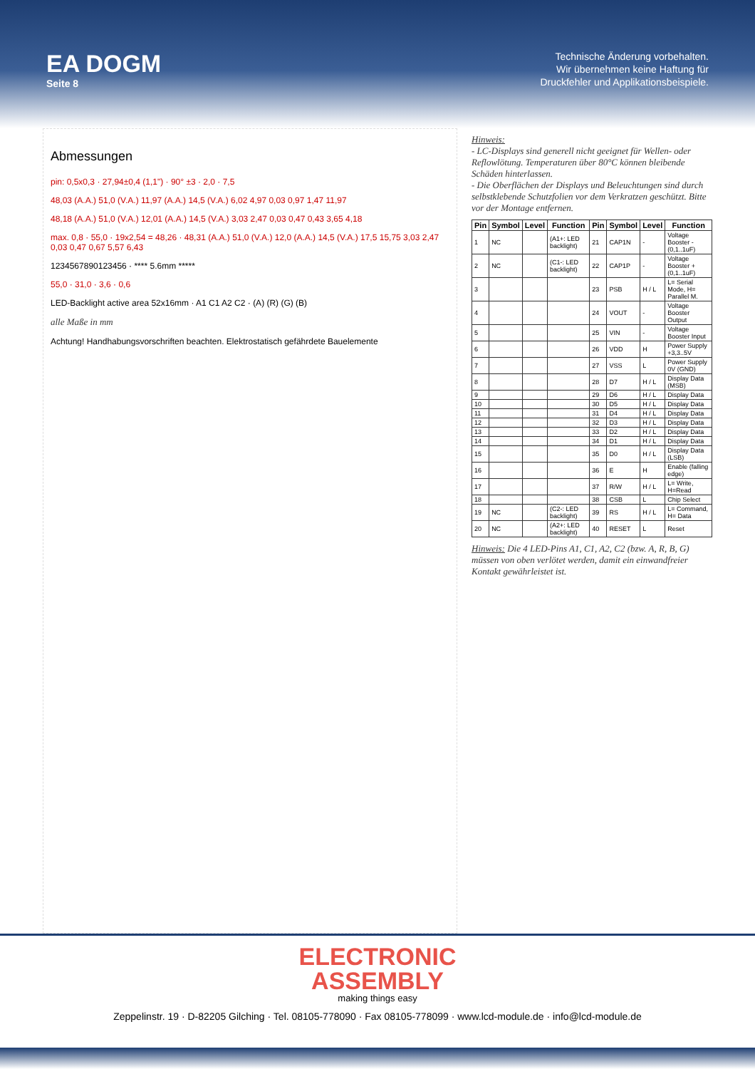EA DOGM
Seite 8
Technische Änderung vorbehalten.
Wir übernehmen keine Haftung für
Druckfehler und Applikationsbeispiele.
Abmessungen
pin: 0,5x0,3 · 27,94±0,4 (1,1") · 90° ±3 · 2,0 · 7,5
48,03 (A.A.) 51,0 (V.A.) 11,97 (A.A.) 14,5 (V.A.) 6,02 4,97 0,03 0,97 1,47 11,97
48,18 (A.A.) 51,0 (V.A.) 12,01 (A.A.) 14,5 (V.A.) 3,03 2,47 0,03 0,47 0,43 3,65 4,18
max. 0,8 · 55,0 · 19x2,54 = 48,26 · 48,31 (A.A.) 51,0 (V.A.) 12,0 (A.A.) 14,5 (V.A.) 17,5 15,75 3,03 2,47 0,03 0,47 0,67 5,57 6,43
1234567890123456 · **** 5.6mm *****
55,0 · 31,0 · 3,6 · 0,6
LED-Backlight active area 52x16mm · A1 C1 A2 C2 · (A) (R) (G) (B)
alle Maße in mm
Achtung! Handhabungsvorschriften beachten. Elektrostatisch gefährdete Bauelemente
Hinweis:
- LC-Displays sind generell nicht geeignet für Wellen- oder Reflowlötung. Temperaturen über 80°C können bleibende Schäden hinterlassen.
- Die Oberflächen der Displays und Beleuchtungen sind durch selbstklebende Schutzfolien vor dem Verkratzen geschützt. Bitte vor der Montage entfernen.
| Pin | Symbol | Level | Function | Pin | Symbol | Level | Function |
| --- | --- | --- | --- | --- | --- | --- | --- |
| 1 | NC | | (A1+: LED backlight) | 21 | CAP1N | - | Voltage Booster - (0,1..1uF) |
| 2 | NC | | (C1-: LED backlight) | 22 | CAP1P | - | Voltage Booster + (0,1..1uF) |
| 3 | | | | 23 | PSB | H / L | L= Serial Mode, H= Parallel M. |
| 4 | | | | 24 | VOUT | - | Voltage Booster Output |
| 5 | | | | 25 | VIN | - | Voltage Booster Input |
| 6 | | | | 26 | VDD | H | Power Supply +3,3..5V |
| 7 | | | | 27 | VSS | L | Power Supply 0V (GND) |
| 8 | | | | 28 | D7 | H / L | Display Data (MSB) |
| 9 | | | | 29 | D6 | H / L | Display Data |
| 10 | | | | 30 | D5 | H / L | Display Data |
| 11 | | | | 31 | D4 | H / L | Display Data |
| 12 | | | | 32 | D3 | H / L | Display Data |
| 13 | | | | 33 | D2 | H / L | Display Data |
| 14 | | | | 34 | D1 | H / L | Display Data |
| 15 | | | | 35 | D0 | H / L | Display Data (LSB) |
| 16 | | | | 36 | E | H | Enable (falling edge) |
| 17 | | | | 37 | R/W | H / L | L= Write, H=Read |
| 18 | | | | 38 | CSB | L | Chip Select |
| 19 | NC | | (C2-: LED backlight) | 39 | RS | H / L | L= Command, H= Data |
| 20 | NC | | (A2+: LED backlight) | 40 | RESET | L | Reset |
Hinweis: Die 4 LED-Pins A1, C1, A2, C2 (bzw. A, R, B, G) müssen von oben verlötet werden, damit ein einwandfreier Kontakt gewährleistet ist.
ELECTRONIC
ASSEMBLY
making things easy
Zeppelinstr. 19 · D-82205 Gilching · Tel. 08105-778090 · Fax 08105-778099 · www.lcd-module.de · info@lcd-module.de